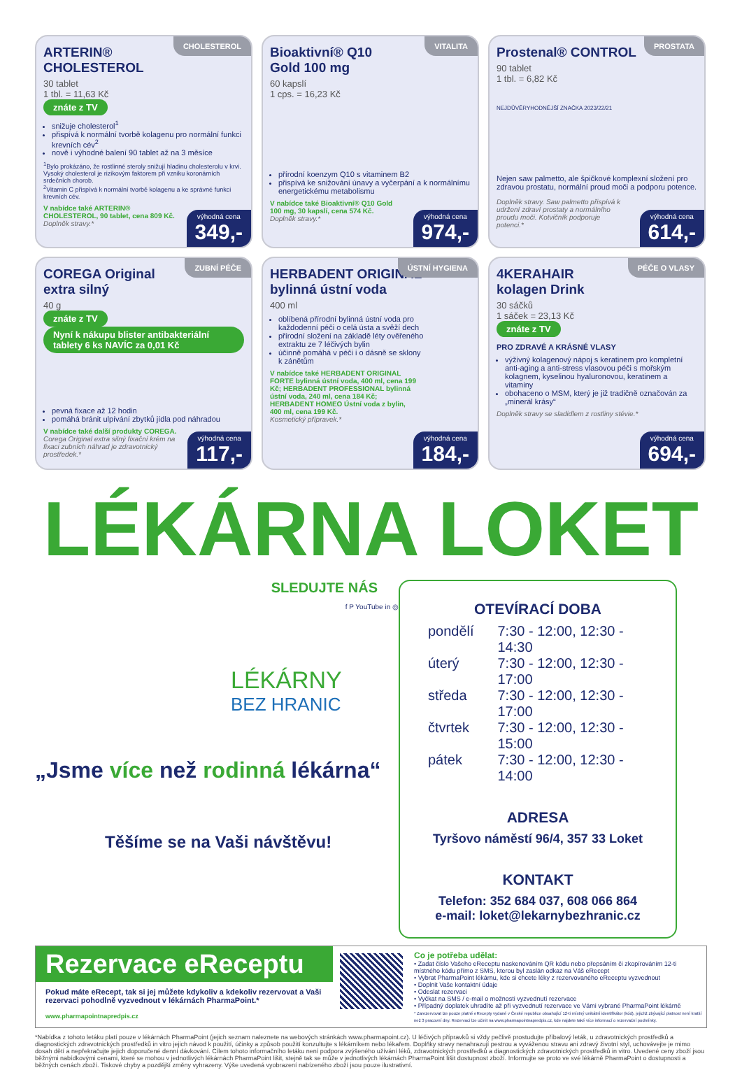CHOLESTEROL
ARTERIN®
CHOLESTEROL
30 tablet
1 tbl. = 11,63 Kč
znáte z TV
snižuje cholesterol<sup>1</sup>
přispívá k normální tvorbě kolagenu pro normální funkci krevních cév<sup>2</sup>
nově i výhodné balení 90 tablet až na 3 měsíce
<sup>1</sup> Bylo prokázáno, že rostlinné steroly snižují hladinu cholesterolu v krvi. Vysoký cholesterol je rizikovým faktorem při vzniku koronárních srdečních chorob.
<sup>2</sup> Vitamin C přispívá k normální tvorbě kolagenu a ke správné funkci krevních cév.
V nabídce také ARTERIN® CHOLESTEROL, 90 tablet, cena 809 Kč.
Doplněk stravy.*
výhodná cena
349,-
VITALITA
Bioaktivní® Q10
Gold 100 mg
60 kapslí
1 cps. = 16,23 Kč
přírodní koenzym Q10 s vitaminem B2
přispívá ke snižování únavy a vyčerpání a k normálnímu energetickému metabolismu
V nabídce také Bioaktivní® Q10 Gold 100 mg, 30 kapslí, cena 574 Kč.
Doplněk stravy.*
výhodná cena
974,-
PROSTATA
Prostenal® CONTROL
90 tablet
1 tbl. = 6,82 Kč
NEJDŮVĚRYHODNĚJŠÍ ZNAČKA 2023/22/21
Nejen saw palmetto, ale špičkové komplexní složení pro zdravou prostatu, normální proud moči a podporu potence.
Doplněk stravy. Saw palmetto přispívá k udržení zdraví prostaty a normálního proudu moči. Kotvičník podporuje potenci.*
výhodná cena
614,-
ZUBNÍ PÉČE
COREGA Original
extra silný
40 g
znáte z TV Nyní k nákupu blister antibakteriální tablety 6 ks NAVÍC za 0,01 Kč
pevná fixace až 12 hodin
pomáhá bránit ulpívání zbytků jídla pod náhradou
V nabídce také další produkty COREGA.
Corega Original extra silný fixační krém na fixaci zubních náhrad je zdravotnický prostředek.*
výhodná cena
117,-
ÚSTNÍ HYGIENA
HERBADENT ORIGINAL
bylinná ústní voda
400 ml
oblíbená přírodní bylinná ústní voda pro každodenní péči o celá ústa a svěží dech
přírodní složení na základě léty ověřeného extraktu ze 7 léčivých bylin
účinně pomáhá v péči i o dásně se sklony k zánětům
V nabídce také HERBADENT ORIGINAL FORTE bylinná ústní voda, 400 ml, cena 199 Kč; HERBADENT PROFESSIONAL bylinná ústní voda, 240 ml, cena 184 Kč; HERBADENT HOMEO Ústní voda z bylin, 400 ml, cena 199 Kč.
Kosmetický přípravek.*
výhodná cena
184,-
PÉČE O VLASY
4KERAHAIR
kolagen Drink
30 sáčků
1 sáček = 23,13 Kč
znáte z TV
PRO ZDRAVÉ A KRÁSNÉ VLASY
výživný kolagenový nápoj s keratinem pro kompletní anti-aging a anti-stress vlasovou péči s mořským kolagnem, kyselinou hyaluronovou, keratinem a vitaminy
obohaceno o MSM, který je již tradičně označován za „minerál krásy“
Doplněk stravy se sladidlem z rostliny stévie.*
výhodná cena
694,-
LÉKÁRNA LOKET
SLEDUJTE NÁS
f P YouTube in ◎
LÉKÁRNY
BEZ HRANIC
„Jsme více než rodinná lékárna“
Těšíme se na Vaši návštěvu!
OTEVÍRACÍ DOBA
pondělí 7:30 - 12:00, 12:30 - 14:30
úterý 7:30 - 12:00, 12:30 - 17:00
středa 7:30 - 12:00, 12:30 - 17:00
čtvrtek 7:30 - 12:00, 12:30 - 15:00
pátek 7:30 - 12:00, 12:30 - 14:00
ADRESA
Tyršovo náměstí 96/4, 357 33 Loket
KONTAKT
Telefon: 352 684 037, 608 066 864
e-mail: loket@lekarnybezhranic.cz
Rezervace eReceptu
Pokud máte eRecept, tak si jej můžete kdykoliv a kdekoliv rezervovat a Vaši rezervaci pohodlně vyzvednout v lékárnách PharmaPoint.*
www.pharmapointnapredpis.cz
Co je potřeba udělat:
• Zadat číslo Vašeho eReceptu naskenováním QR kódu nebo přepsáním či zkopírováním 12-ti místného kódu přímo z SMS, kterou byl zaslán odkaz na Váš eRecept
• Vybrat PharmaPoint lékárnu, kde si chcete léky z rezervovaného eReceptu vyzvednout
• Doplnit Vaše kontaktní údaje
• Odeslat rezervaci
• Vyčkat na SMS / e-mail o možnosti vyzvednutí rezervace
• Případný doplatek uhradíte až při vyzvednutí rezervace ve Vámi vybrané PharmaPoint lékárně
* Zarezervovat lze pouze platné eRecepty vydané v České republice obsahující 12-ti místný unikátní identifikátor (kód), jejichž zbývající platnost není kratší než 3 pracovní dny. Rezervaci lze učinit na www.pharmapointnapredpis.cz, kde najdete také více informací o rezervační podmínky.
*Nabídka z tohoto letáku platí pouze v lékárnách PharmaPoint (jejich seznam naleznete na webových stránkách www.pharmapoint.cz). U léčivých přípravků si vždy pečlivě prostudujte příbalový leták, u zdravotnických prostředků a diagnostických zdravotnických prostředků in vitro jejich návod k použití, účinky a způsob použití konzultujte s lékárníkem nebo lékařem. Doplňky stravy nenahrazují pestrou a vyváženou stravu ani zdravý životní styl, uchovávejte je mimo dosah dětí a nepřekračujte jejich doporučené denní dávkování. Cílem tohoto informačního letáku není podpora zvýšeného užívání léků, zdravotnických prostředků a diagnostických zdravotnických prostředků in vitro. Uvedené ceny zboží jsou běžnými nabídkovými cenami, které se mohou v jednotlivých lékárnách PharmaPoint lišit, stejně tak se může v jednotlivých lékárnách PharmaPoint lišit dostupnost zboží. Informujte se proto ve své lékárně PharmaPoint o dostupnosti a běžných cenách zboží. Tiskové chyby a pozdější změny vyhrazeny. Výše uvedená vyobrazení nabízeného zboží jsou pouze ilustrativní.